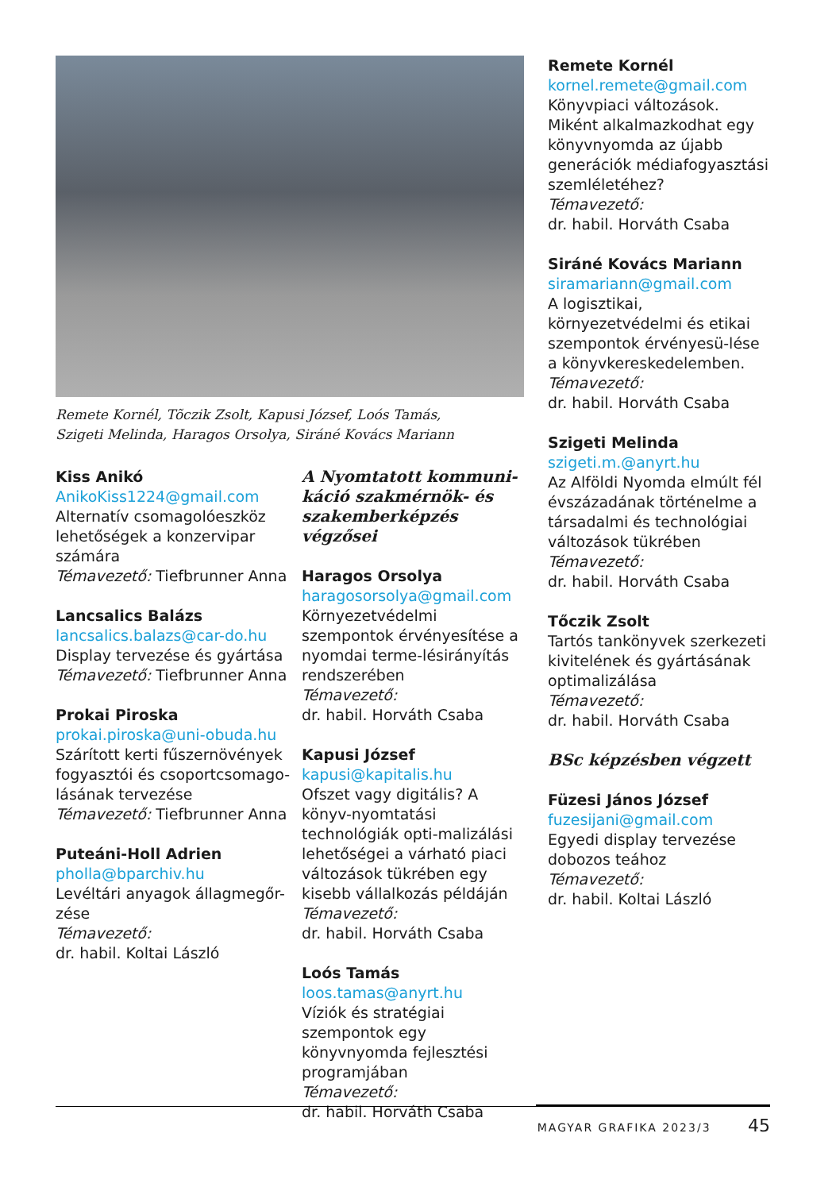Remete Kornél, Tõczik Zsolt, Kapusi József, Loós Tamás,
Szigeti Melinda, Haragos Orsolya, Siráné Kovács Mariann
Kiss Anikó
AnikoKiss1224@gmail.com
Alternatív csomagolóeszköz lehetőségek a konzervipar számára
Témavezető: Tiefbrunner Anna
Lancsalics Balázs
lancsalics.balazs@car-do.hu
Display tervezése és gyártása
Témavezető: Tiefbrunner Anna
Prokai Piroska
prokai.piroska@uni-obuda.hu
Szárított kerti fűszernövények fogyasztói és csoportcsomago-lásának tervezése
Témavezető: Tiefbrunner Anna
Puteáni-Holl Adrien
pholla@bparchiv.hu
Levéltári anyagok állagmegőr-zése
Témavezető:
dr. habil. Koltai László
A Nyomtatott kommuni-káció szakmérnök- és szakemberképzés végzősei
Haragos Orsolya
haragosorsolya@gmail.com
Környezetvédelmi szempontok érvényesítése a nyomdai terme-lésirányítás rendszerében
Témavezető:
dr. habil. Horváth Csaba
Kapusi József
kapusi@kapitalis.hu
Ofszet vagy digitális? A könyv-nyomtatási technológiák opti-malizálási lehetőségei a várható piaci változások tükrében egy kisebb vállalkozás példáján
Témavezető:
dr. habil. Horváth Csaba
Loós Tamás
loos.tamas@anyrt.hu
Víziók és stratégiai szempontok egy könyvnyomda fejlesztési programjában
Témavezető:
dr. habil. Horváth Csaba
Remete Kornél
kornel.remete@gmail.com
Könyvpiaci változások. Miként alkalmazkodhat egy könyvnyomda az újabb generációk médiafogyasztási szemléletéhez?
Témavezető:
dr. habil. Horváth Csaba
Siráné Kovács Mariann
siramariann@gmail.com
A logisztikai, környezetvédelmi és etikai szempontok érvényesü-lése a könyvkereskedelemben.
Témavezető:
dr. habil. Horváth Csaba
Szigeti Melinda
szigeti.m.@anyrt.hu
Az Alföldi Nyomda elmúlt fél évszázadának történelme a társadalmi és technológiai változások tükrében
Témavezető:
dr. habil. Horváth Csaba
Tőczik Zsolt
Tartós tankönyvek szerkezeti kivitelének és gyártásának optimalizálása
Témavezető:
dr. habil. Horváth Csaba
BSc képzésben végzett
Füzesi János József
fuzesijani@gmail.com
Egyedi display tervezése dobozos teához
Témavezető:
dr. habil. Koltai László
MAGYAR GRAFIKA 2023/3 45